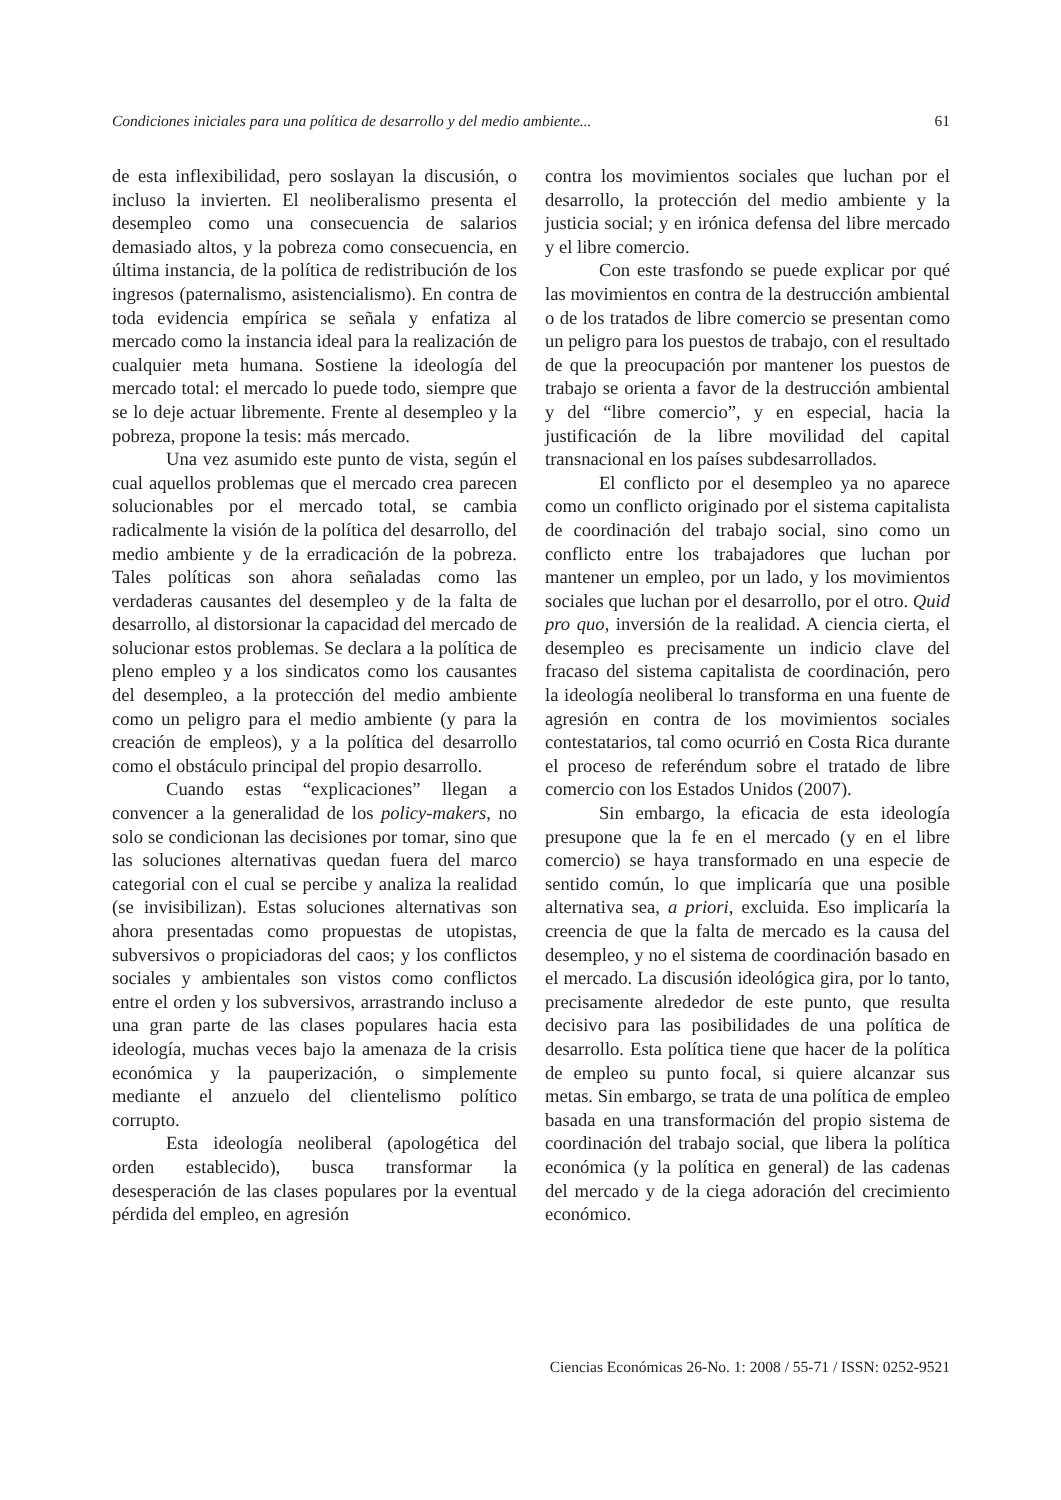Condiciones iniciales para una política de desarrollo y del medio ambiente... 61
de esta inflexibilidad, pero soslayan la discusión, o incluso la invierten. El neoliberalismo presenta el desempleo como una consecuencia de salarios demasiado altos, y la pobreza como consecuencia, en última instancia, de la política de redistribución de los ingresos (paternalismo, asistencialismo). En contra de toda evidencia empírica se señala y enfatiza al mercado como la instancia ideal para la realización de cualquier meta humana. Sostiene la ideología del mercado total: el mercado lo puede todo, siempre que se lo deje actuar libremente. Frente al desempleo y la pobreza, propone la tesis: más mercado.
Una vez asumido este punto de vista, según el cual aquellos problemas que el mercado crea parecen solucionables por el mercado total, se cambia radicalmente la visión de la política del desarrollo, del medio ambiente y de la erradicación de la pobreza. Tales políticas son ahora señaladas como las verdaderas causantes del desempleo y de la falta de desarrollo, al distorsionar la capacidad del mercado de solucionar estos problemas. Se declara a la política de pleno empleo y a los sindicatos como los causantes del desempleo, a la protección del medio ambiente como un peligro para el medio ambiente (y para la creación de empleos), y a la política del desarrollo como el obstáculo principal del propio desarrollo.
Cuando estas “explicaciones” llegan a convencer a la generalidad de los policy-makers, no solo se condicionan las decisiones por tomar, sino que las soluciones alternativas quedan fuera del marco categorial con el cual se percibe y analiza la realidad (se invisibilizan). Estas soluciones alternativas son ahora presentadas como propuestas de utopistas, subversivos o propiciadoras del caos; y los conflictos sociales y ambientales son vistos como conflictos entre el orden y los subversivos, arrastrando incluso a una gran parte de las clases populares hacia esta ideología, muchas veces bajo la amenaza de la crisis económica y la pauperización, o simplemente mediante el anzuelo del clientelismo político corrupto.
Esta ideología neoliberal (apologética del orden establecido), busca transformar la desesperación de las clases populares por la eventual pérdida del empleo, en agresión
contra los movimientos sociales que luchan por el desarrollo, la protección del medio ambiente y la justicia social; y en irónica defensa del libre mercado y el libre comercio.
Con este trasfondo se puede explicar por qué las movimientos en contra de la destrucción ambiental o de los tratados de libre comercio se presentan como un peligro para los puestos de trabajo, con el resultado de que la preocupación por mantener los puestos de trabajo se orienta a favor de la destrucción ambiental y del “libre comercio”, y en especial, hacia la justificación de la libre movilidad del capital transnacional en los países subdesarrollados.
El conflicto por el desempleo ya no aparece como un conflicto originado por el sistema capitalista de coordinación del trabajo social, sino como un conflicto entre los trabajadores que luchan por mantener un empleo, por un lado, y los movimientos sociales que luchan por el desarrollo, por el otro. Quid pro quo, inversión de la realidad. A ciencia cierta, el desempleo es precisamente un indicio clave del fracaso del sistema capitalista de coordinación, pero la ideología neoliberal lo transforma en una fuente de agresión en contra de los movimientos sociales contestatarios, tal como ocurrió en Costa Rica durante el proceso de referéndum sobre el tratado de libre comercio con los Estados Unidos (2007).
Sin embargo, la eficacia de esta ideología presupone que la fe en el mercado (y en el libre comercio) se haya transformado en una especie de sentido común, lo que implicaría que una posible alternativa sea, a priori, excluida. Eso implicaría la creencia de que la falta de mercado es la causa del desempleo, y no el sistema de coordinación basado en el mercado. La discusión ideológica gira, por lo tanto, precisamente alrededor de este punto, que resulta decisivo para las posibilidades de una política de desarrollo. Esta política tiene que hacer de la política de empleo su punto focal, si quiere alcanzar sus metas. Sin embargo, se trata de una política de empleo basada en una transformación del propio sistema de coordinación del trabajo social, que libera la política económica (y la política en general) de las cadenas del mercado y de la ciega adoración del crecimiento económico.
Ciencias Económicas 26-No. 1: 2008 / 55-71 / ISSN: 0252-9521